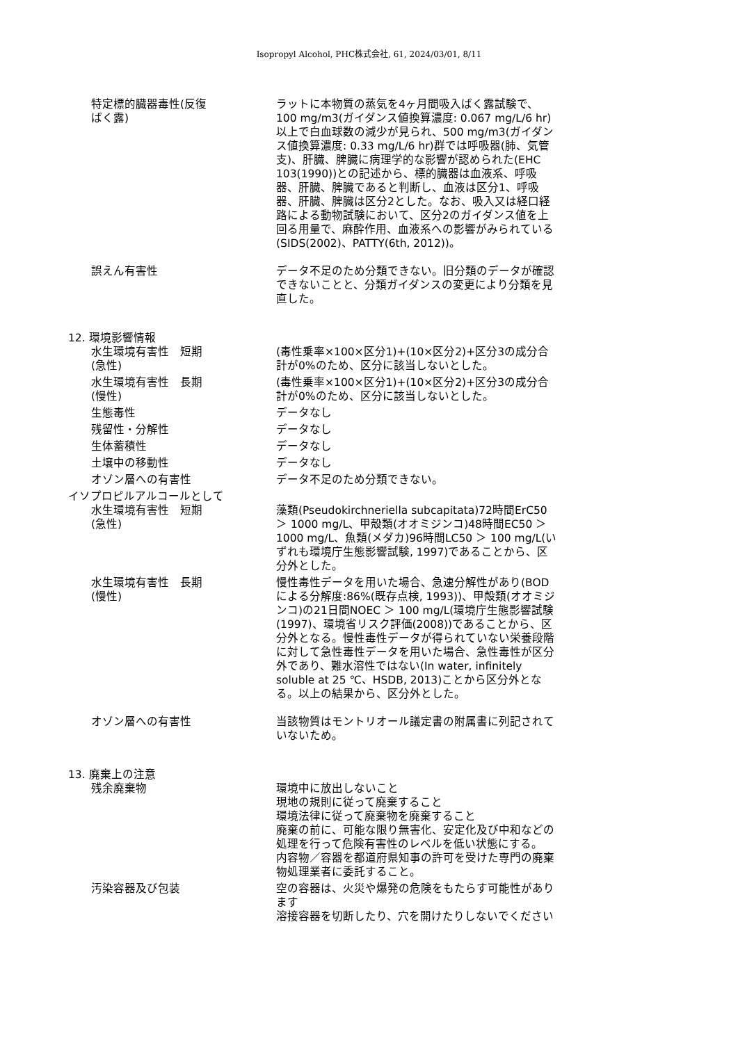Isopropyl Alcohol, PHC株式会社, 61, 2024/03/01, 8/11
特定標的臓器毒性(反復
ばく露)
ラットに本物質の蒸気を4ヶ月間吸入ばく露試験で、100 mg/m3(ガイダンス値換算濃度: 0.067 mg/L/6 hr)以上で白血球数の減少が見られ、500 mg/m3(ガイダンス値換算濃度: 0.33 mg/L/6 hr)群では呼吸器(肺、気管支)、肝臓、脾臓に病理学的な影響が認められた(EHC 103(1990))との記述から、標的臓器は血液系、呼吸器、肝臓、脾臓であると判断し、血液は区分1、呼吸器、肝臓、脾臓は区分2とした。なお、吸入又は経口経路による動物試験において、区分2のガイダンス値を上回る用量で、麻酔作用、血液系への影響がみられている(SIDS(2002)、PATTY(6th, 2012))。
誤えん有害性 データ不足のため分類できない。旧分類のデータが確認できないことと、分類ガイダンスの変更により分類を見直した。
12. 環境影響情報
水生環境有害性　短期
(急性)
(毒性乗率×100×区分1)+(10×区分2)+区分3の成分合計が0%のため、区分に該当しないとした。
水生環境有害性　長期
(慢性)
(毒性乗率×100×区分1)+(10×区分2)+区分3の成分合計が0%のため、区分に該当しないとした。
生態毒性 データなし
残留性・分解性 データなし
生体蓄積性 データなし
土壌中の移動性 データなし
オゾン層への有害性 データ不足のため分類できない。
イソプロピルアルコールとして
水生環境有害性　短期
(急性)
藻類(Pseudokirchneriella subcapitata)72時間ErC50 ＞ 1000 mg/L、甲殻類(オオミジンコ)48時間EC50 ＞ 1000 mg/L、魚類(メダカ)96時間LC50 ＞ 100 mg/L(いずれも環境庁生態影響試験, 1997)であることから、区分外とした。
水生環境有害性　長期
(慢性)
慢性毒性データを用いた場合、急速分解性があり(BODによる分解度:86%(既存点検, 1993))、甲殻類(オオミジンコ)の21日間NOEC ＞ 100 mg/L(環境庁生態影響試験(1997)、環境省リスク評価(2008))であることから、区分外となる。慢性毒性データが得られていない栄養段階に対して急性毒性データを用いた場合、急性毒性が区分外であり、難水溶性ではない(In water, infinitely soluble at 25 ℃、HSDB, 2013)ことから区分外となる。以上の結果から、区分外とした。
オゾン層への有害性 当該物質はモントリオール議定書の附属書に列記されていないため。
13. 廃棄上の注意
残余廃棄物 環境中に放出しないこと
現地の規則に従って廃棄すること
環境法律に従って廃棄物を廃棄すること
廃棄の前に、可能な限り無害化、安定化及び中和などの処理を行って危険有害性のレベルを低い状態にする。
内容物／容器を都道府県知事の許可を受けた専門の廃棄物処理業者に委託すること。
汚染容器及び包装 空の容器は、火災や爆発の危険をもたらす可能性があります
溶接容器を切断したり、穴を開けたりしないでください